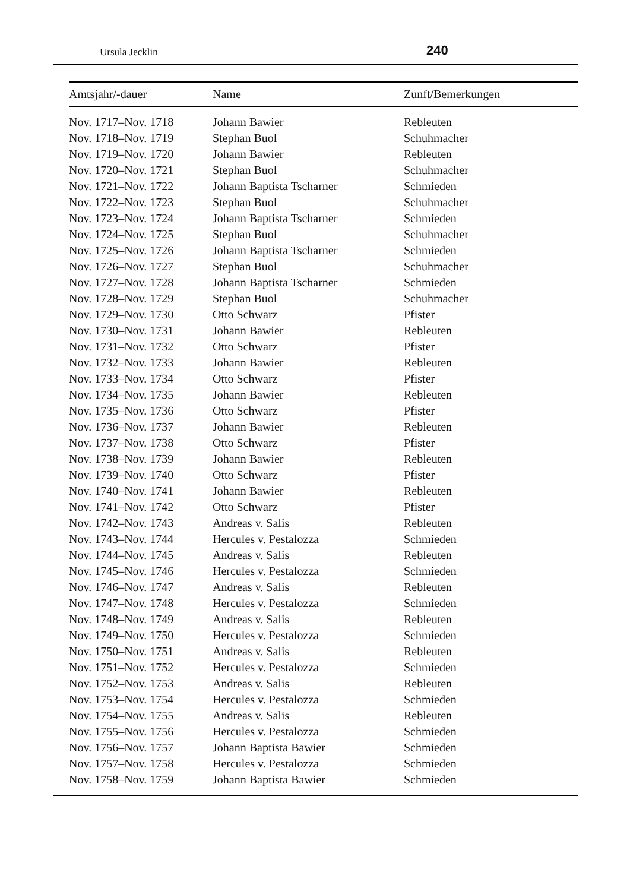Ursula Jecklin 240
| Amtsjahr/-dauer | Name | Zunft/Bemerkungen |
| --- | --- | --- |
| Nov. 1717–Nov. 1718 | Johann Bawier | Rebleuten |
| Nov. 1718–Nov. 1719 | Stephan Buol | Schuhmacher |
| Nov. 1719–Nov. 1720 | Johann Bawier | Rebleuten |
| Nov. 1720–Nov. 1721 | Stephan Buol | Schuhmacher |
| Nov. 1721–Nov. 1722 | Johann Baptista Tscharner | Schmieden |
| Nov. 1722–Nov. 1723 | Stephan Buol | Schuhmacher |
| Nov. 1723–Nov. 1724 | Johann Baptista Tscharner | Schmieden |
| Nov. 1724–Nov. 1725 | Stephan Buol | Schuhmacher |
| Nov. 1725–Nov. 1726 | Johann Baptista Tscharner | Schmieden |
| Nov. 1726–Nov. 1727 | Stephan Buol | Schuhmacher |
| Nov. 1727–Nov. 1728 | Johann Baptista Tscharner | Schmieden |
| Nov. 1728–Nov. 1729 | Stephan Buol | Schuhmacher |
| Nov. 1729–Nov. 1730 | Otto Schwarz | Pfister |
| Nov. 1730–Nov. 1731 | Johann Bawier | Rebleuten |
| Nov. 1731–Nov. 1732 | Otto Schwarz | Pfister |
| Nov. 1732–Nov. 1733 | Johann Bawier | Rebleuten |
| Nov. 1733–Nov. 1734 | Otto Schwarz | Pfister |
| Nov. 1734–Nov. 1735 | Johann Bawier | Rebleuten |
| Nov. 1735–Nov. 1736 | Otto Schwarz | Pfister |
| Nov. 1736–Nov. 1737 | Johann Bawier | Rebleuten |
| Nov. 1737–Nov. 1738 | Otto Schwarz | Pfister |
| Nov. 1738–Nov. 1739 | Johann Bawier | Rebleuten |
| Nov. 1739–Nov. 1740 | Otto Schwarz | Pfister |
| Nov. 1740–Nov. 1741 | Johann Bawier | Rebleuten |
| Nov. 1741–Nov. 1742 | Otto Schwarz | Pfister |
| Nov. 1742–Nov. 1743 | Andreas v. Salis | Rebleuten |
| Nov. 1743–Nov. 1744 | Hercules v. Pestalozza | Schmieden |
| Nov. 1744–Nov. 1745 | Andreas v. Salis | Rebleuten |
| Nov. 1745–Nov. 1746 | Hercules v. Pestalozza | Schmieden |
| Nov. 1746–Nov. 1747 | Andreas v. Salis | Rebleuten |
| Nov. 1747–Nov. 1748 | Hercules v. Pestalozza | Schmieden |
| Nov. 1748–Nov. 1749 | Andreas v. Salis | Rebleuten |
| Nov. 1749–Nov. 1750 | Hercules v. Pestalozza | Schmieden |
| Nov. 1750–Nov. 1751 | Andreas v. Salis | Rebleuten |
| Nov. 1751–Nov. 1752 | Hercules v. Pestalozza | Schmieden |
| Nov. 1752–Nov. 1753 | Andreas v. Salis | Rebleuten |
| Nov. 1753–Nov. 1754 | Hercules v. Pestalozza | Schmieden |
| Nov. 1754–Nov. 1755 | Andreas v. Salis | Rebleuten |
| Nov. 1755–Nov. 1756 | Hercules v. Pestalozza | Schmieden |
| Nov. 1756–Nov. 1757 | Johann Baptista Bawier | Schmieden |
| Nov. 1757–Nov. 1758 | Hercules v. Pestalozza | Schmieden |
| Nov. 1758–Nov. 1759 | Johann Baptista Bawier | Schmieden |